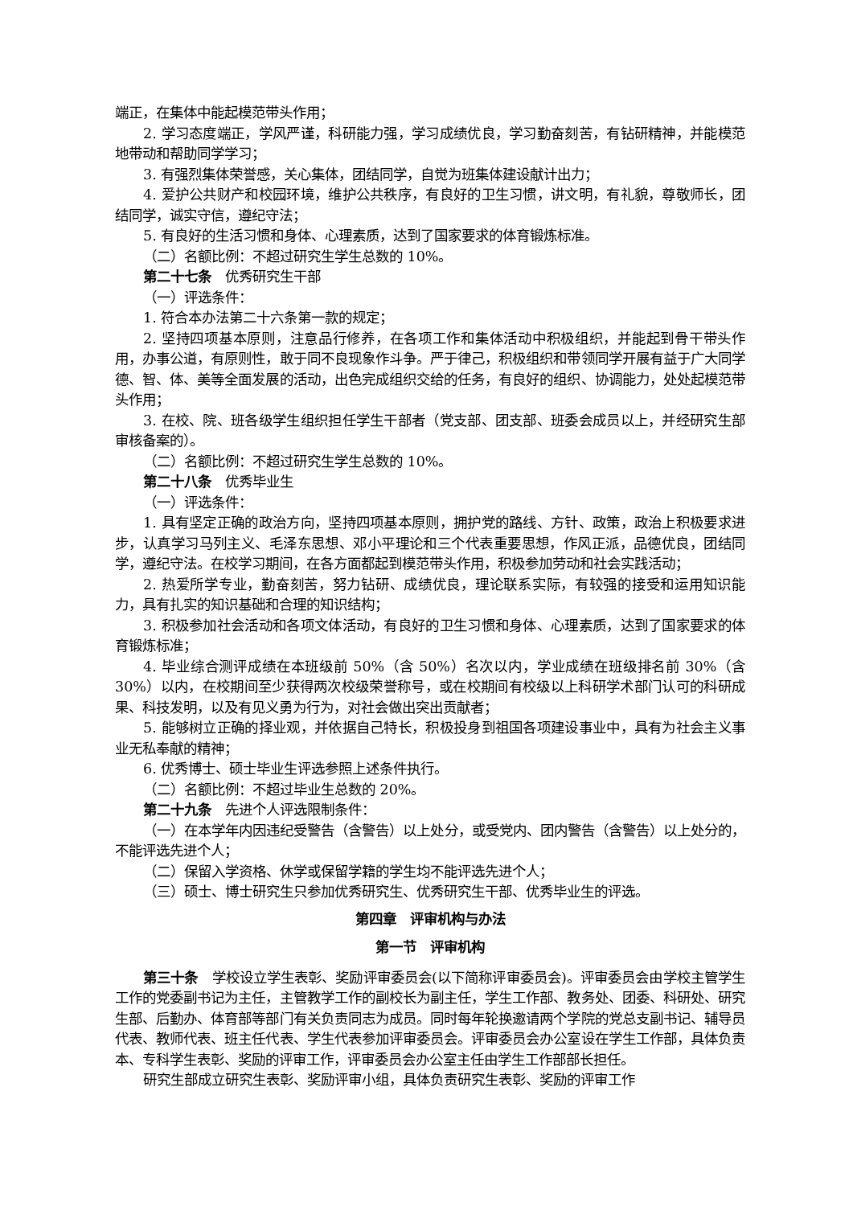端正，在集体中能起模范带头作用；
2. 学习态度端正，学风严谨，科研能力强，学习成绩优良，学习勤奋刻苦，有钻研精神，并能模范地带动和帮助同学学习；
3. 有强烈集体荣誉感，关心集体，团结同学，自觉为班集体建设献计出力；
4. 爱护公共财产和校园环境，维护公共秩序，有良好的卫生习惯，讲文明，有礼貌，尊敬师长，团结同学，诚实守信，遵纪守法；
5. 有良好的生活习惯和身体、心理素质，达到了国家要求的体育锻炼标准。
（二）名额比例：不超过研究生学生总数的 10%。
第二十七条　优秀研究生干部
（一）评选条件：
1. 符合本办法第二十六条第一款的规定；
2. 坚持四项基本原则，注意品行修养，在各项工作和集体活动中积极组织，并能起到骨干带头作用，办事公道，有原则性，敢于同不良现象作斗争。严于律己，积极组织和带领同学开展有益于广大同学德、智、体、美等全面发展的活动，出色完成组织交给的任务，有良好的组织、协调能力，处处起模范带头作用；
3. 在校、院、班各级学生组织担任学生干部者（党支部、团支部、班委会成员以上，并经研究生部审核备案的）。
（二）名额比例：不超过研究生学生总数的 10%。
第二十八条　优秀毕业生
（一）评选条件：
1. 具有坚定正确的政治方向，坚持四项基本原则，拥护党的路线、方针、政策，政治上积极要求进步，认真学习马列主义、毛泽东思想、邓小平理论和三个代表重要思想，作风正派，品德优良，团结同学，遵纪守法。在校学习期间，在各方面都起到模范带头作用，积极参加劳动和社会实践活动；
2. 热爱所学专业，勤奋刻苦，努力钻研、成绩优良，理论联系实际，有较强的接受和运用知识能力，具有扎实的知识基础和合理的知识结构；
3. 积极参加社会活动和各项文体活动，有良好的卫生习惯和身体、心理素质，达到了国家要求的体育锻炼标准；
4. 毕业综合测评成绩在本班级前 50%（含 50%）名次以内，学业成绩在班级排名前 30%（含 30%）以内，在校期间至少获得两次校级荣誉称号，或在校期间有校级以上科研学术部门认可的科研成果、科技发明，以及有见义勇为行为，对社会做出突出贡献者；
5. 能够树立正确的择业观，并依据自己特长，积极投身到祖国各项建设事业中，具有为社会主义事业无私奉献的精神；
6. 优秀博士、硕士毕业生评选参照上述条件执行。
（二）名额比例：不超过毕业生总数的 20%。
第二十九条　先进个人评选限制条件：
（一）在本学年内因违纪受警告（含警告）以上处分，或受党内、团内警告（含警告）以上处分的，不能评选先进个人；
（二）保留入学资格、休学或保留学籍的学生均不能评选先进个人；
（三）硕士、博士研究生只参加优秀研究生、优秀研究生干部、优秀毕业生的评选。
第四章　评审机构与办法
第一节　评审机构
第三十条　学校设立学生表彰、奖励评审委员会(以下简称评审委员会)。评审委员会由学校主管学生工作的党委副书记为主任，主管教学工作的副校长为副主任，学生工作部、教务处、团委、科研处、研究生部、后勤办、体育部等部门有关负责同志为成员。同时每年轮换邀请两个学院的党总支副书记、辅导员代表、教师代表、班主任代表、学生代表参加评审委员会。评审委员会办公室设在学生工作部，具体负责本、专科学生表彰、奖励的评审工作，评审委员会办公室主任由学生工作部部长担任。
研究生部成立研究生表彰、奖励评审小组，具体负责研究生表彰、奖励的评审工作